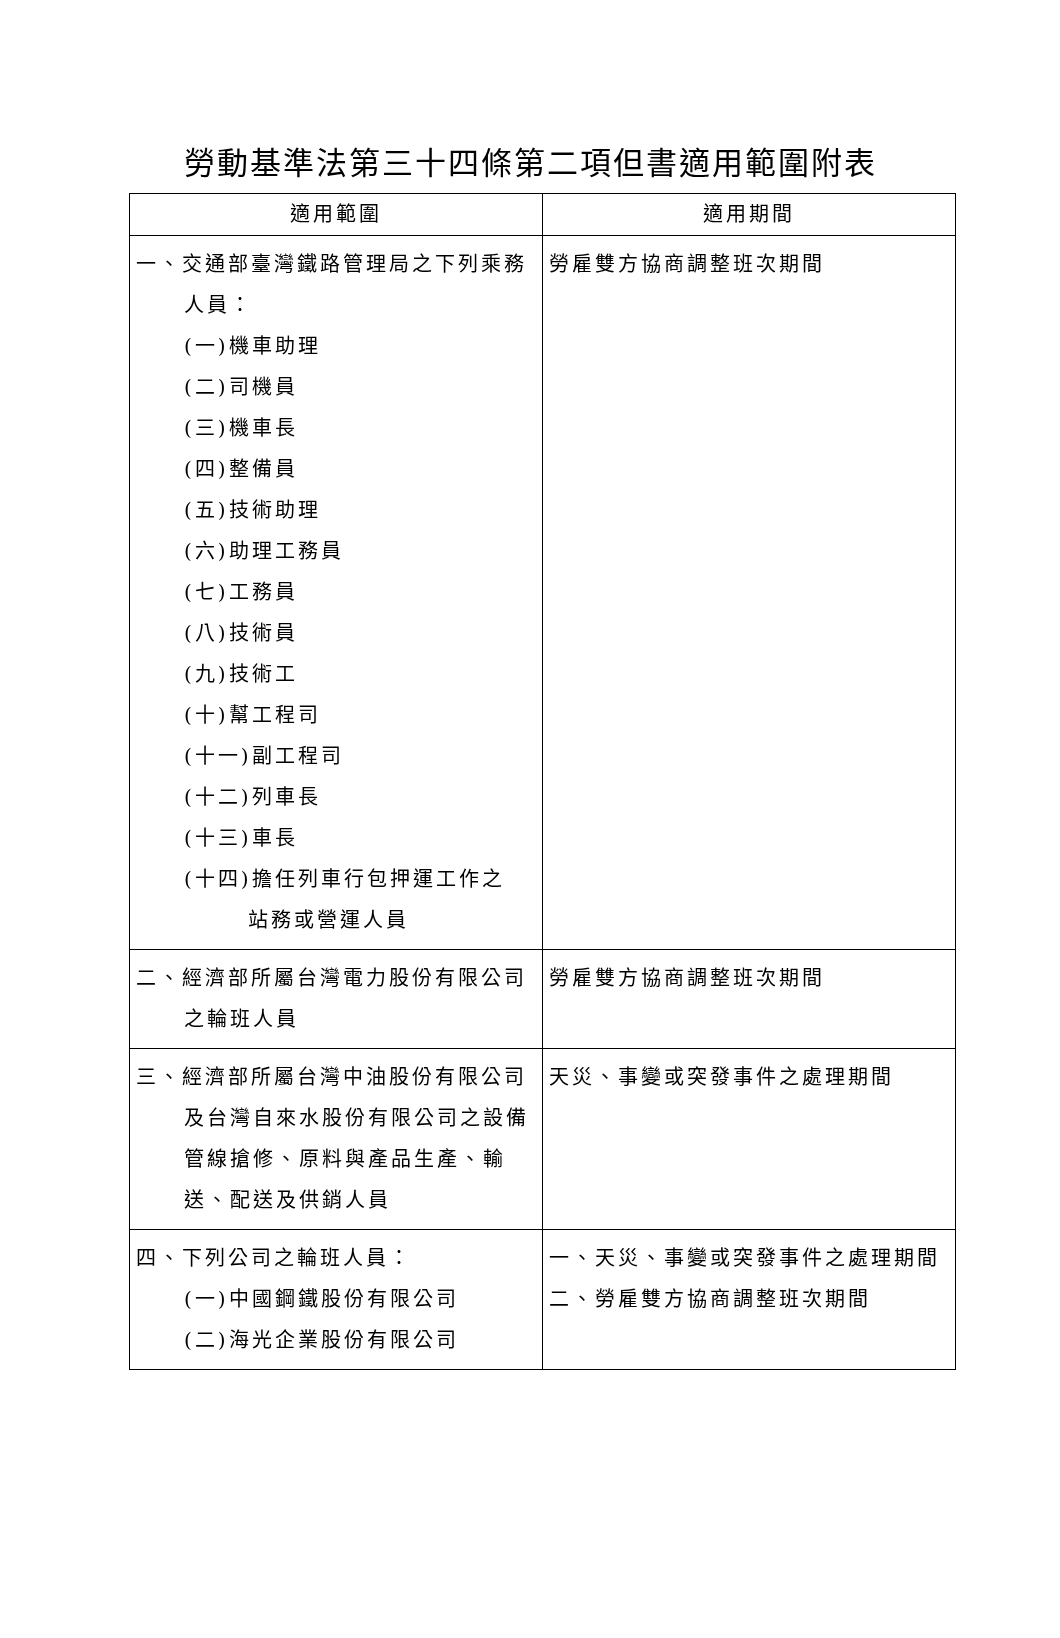勞動基準法第三十四條第二項但書適用範圍附表
| 適用範圍 | 適用期間 |
| --- | --- |
| 一、交通部臺灣鐵路管理局之下列乘務人員： (一)機車助理 (二)司機員 (三)機車長 (四)整備員 (五)技術助理 (六)助理工務員 (七)工務員 (八)技術員 (九)技術工 (十)幫工程司 (十一)副工程司 (十二)列車長 (十三)車長 (十四)擔任列車行包押運工作之 站務或營運人員 | 勞雇雙方協商調整班次期間 |
| 二、經濟部所屬台灣電力股份有限公司之輪班人員 | 勞雇雙方協商調整班次期間 |
| 三、經濟部所屬台灣中油股份有限公司及台灣自來水股份有限公司之設備管線搶修、原料與產品生產、輸送、配送及供銷人員 | 天災、事變或突發事件之處理期間 |
| 四、下列公司之輪班人員： (一)中國鋼鐵股份有限公司 (二)海光企業股份有限公司 | 一、天災、事變或突發事件之處理期間 二、勞雇雙方協商調整班次期間 |